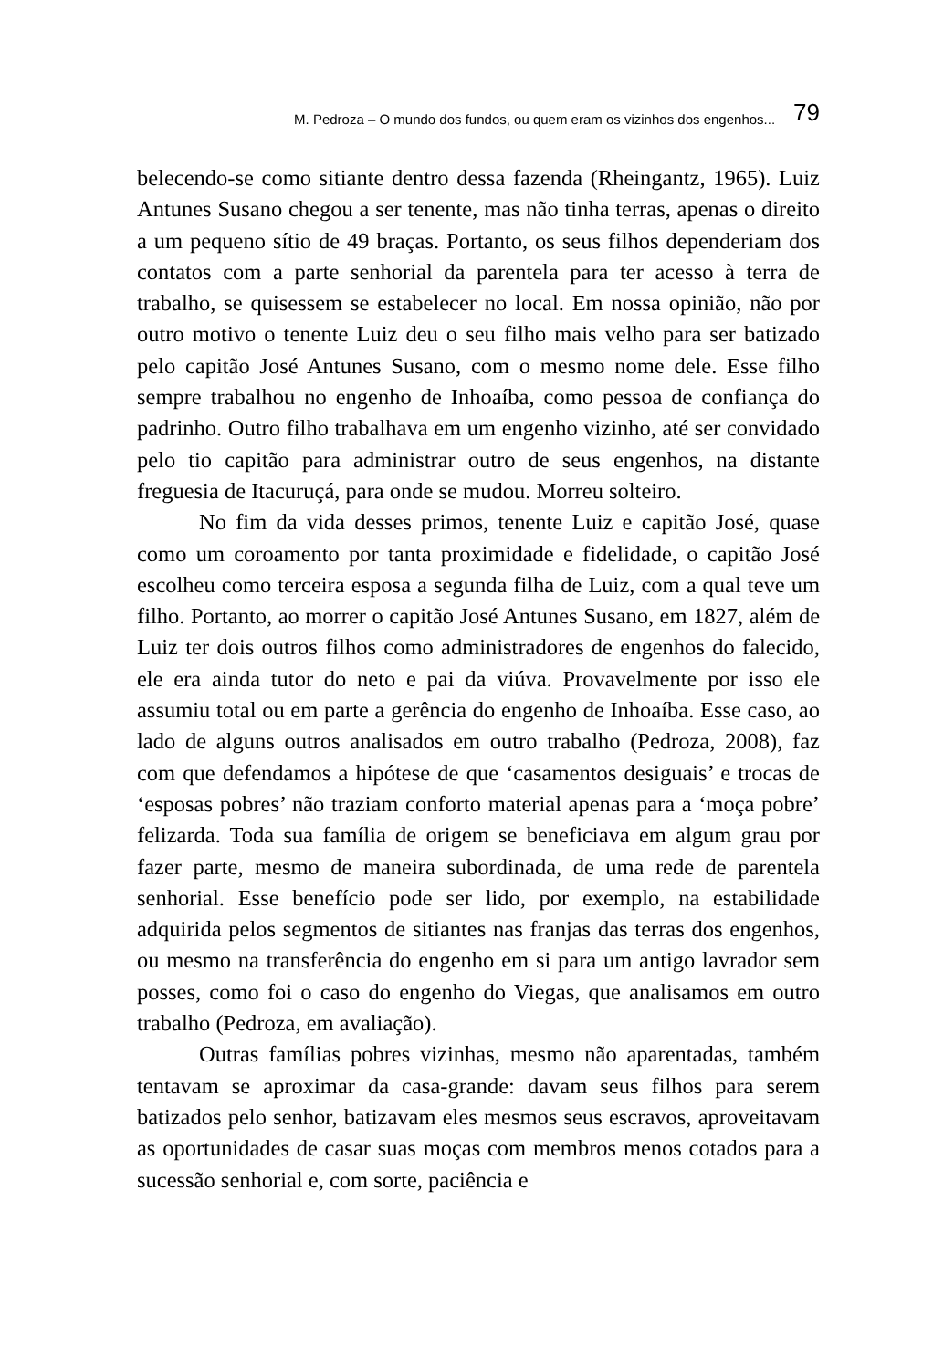M. Pedroza – O mundo dos fundos, ou quem eram os vizinhos dos engenhos... 79
belecendo-se como sitiante dentro dessa fazenda (Rheingantz, 1965). Luiz Antunes Susano chegou a ser tenente, mas não tinha terras, apenas o direito a um pequeno sítio de 49 braças. Portanto, os seus filhos dependeriam dos contatos com a parte senhorial da parentela para ter acesso à terra de trabalho, se quisessem se estabelecer no local. Em nossa opinião, não por outro motivo o tenente Luiz deu o seu filho mais velho para ser batizado pelo capitão José Antunes Susano, com o mesmo nome dele. Esse filho sempre trabalhou no engenho de Inhoaíba, como pessoa de confiança do padrinho. Outro filho trabalhava em um engenho vizinho, até ser convidado pelo tio capitão para administrar outro de seus engenhos, na distante freguesia de Itacuruçá, para onde se mudou. Morreu solteiro.
No fim da vida desses primos, tenente Luiz e capitão José, quase como um coroamento por tanta proximidade e fidelidade, o capitão José escolheu como terceira esposa a segunda filha de Luiz, com a qual teve um filho. Portanto, ao morrer o capitão José Antunes Susano, em 1827, além de Luiz ter dois outros filhos como administradores de engenhos do falecido, ele era ainda tutor do neto e pai da viúva. Provavelmente por isso ele assumiu total ou em parte a gerência do engenho de Inhoaíba. Esse caso, ao lado de alguns outros analisados em outro trabalho (Pedroza, 2008), faz com que defendamos a hipótese de que ‘casamentos desiguais’ e trocas de ‘esposas pobres’ não traziam conforto material apenas para a ‘moça pobre’ felizarda. Toda sua família de origem se beneficiava em algum grau por fazer parte, mesmo de maneira subordinada, de uma rede de parentela senhorial. Esse benefício pode ser lido, por exemplo, na estabilidade adquirida pelos segmentos de sitiantes nas franjas das terras dos engenhos, ou mesmo na transferência do engenho em si para um antigo lavrador sem posses, como foi o caso do engenho do Viegas, que analisamos em outro trabalho (Pedroza, em avaliação).
Outras famílias pobres vizinhas, mesmo não aparentadas, também tentavam se aproximar da casa-grande: davam seus filhos para serem batizados pelo senhor, batizavam eles mesmos seus escravos, aproveitavam as oportunidades de casar suas moças com membros menos cotados para a sucessão senhorial e, com sorte, paciência e